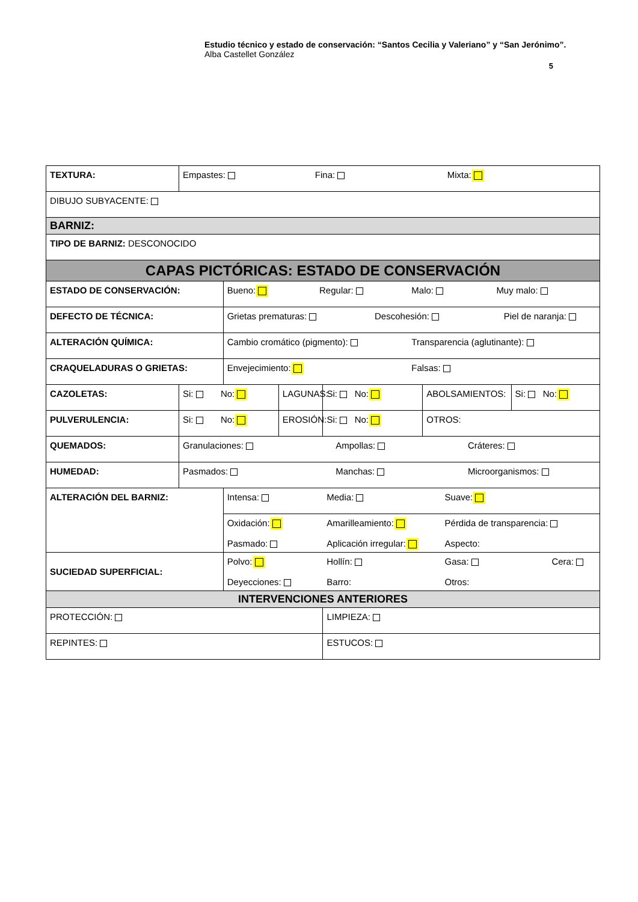Estudio técnico y estado de conservación: “Santos Cecilia y Valeriano” y “San Jerónimo”.
Alba Castellet González
5
| TEXTURA: | Empastes: Fina: Mixta: | | | | | |
| DIBUJO SUBYACENTE: | | | | | | |
| BARNIZ: | | | | | | |
| TIPO DE BARNIZ: DESCONOCIDO | | | | | | |
| CAPAS PICTÓRICAS: ESTADO DE CONSERVACIÓN | | | | | | |
| ESTADO DE CONSERVACIÓN: | | Bueno: Regular: Malo: Muy malo: | | | | |
| DEFECTO DE TÉCNICA: | | Grietas prematuras: Descohesión: Piel de naranja: | | | | |
| ALTERACIÓN QUÍMICA: | | Cambio cromático (pigmento): Transparencia (aglutinante): | | | | |
| CRAQUELADURAS O GRIETAS: | | Envejecimiento: Falsas: | | | | |
| CAZOLETAS: | Si: No: | | LAGUNAS: | Si: No: | ABOLSAMIENTOS: | Si: No: |
| PULVERULENCIA: | Si: No: | | EROSIÓN: | Si: No: | OTROS: | |
| QUEMADOS: | Granulaciones: Ampollas: Cráteres: | | | | | |
| HUMEDAD: | Pasmados: Manchas: Microorganismos: | | | | | |
| ALTERACIÓN DEL BARNIZ: | | Intensa: Media: Suave: | | | | |
| | | Oxidación: Amarilleamiento: Pérdida de transparencia: Pasmado: Aplicación irregular: Aspecto: | | | | |
| SUCIEDAD SUPERFICIAL: | | Polvo: Hollín: Gasa: Cera: Deyecciones: Barro: Otros: | | | | |
| INTERVENCIONES ANTERIORES | | | | | | |
| PROTECCIÓN: | | | | LIMPIEZA: | | |
| REPINTES: | | | | ESTUCOS: | | |